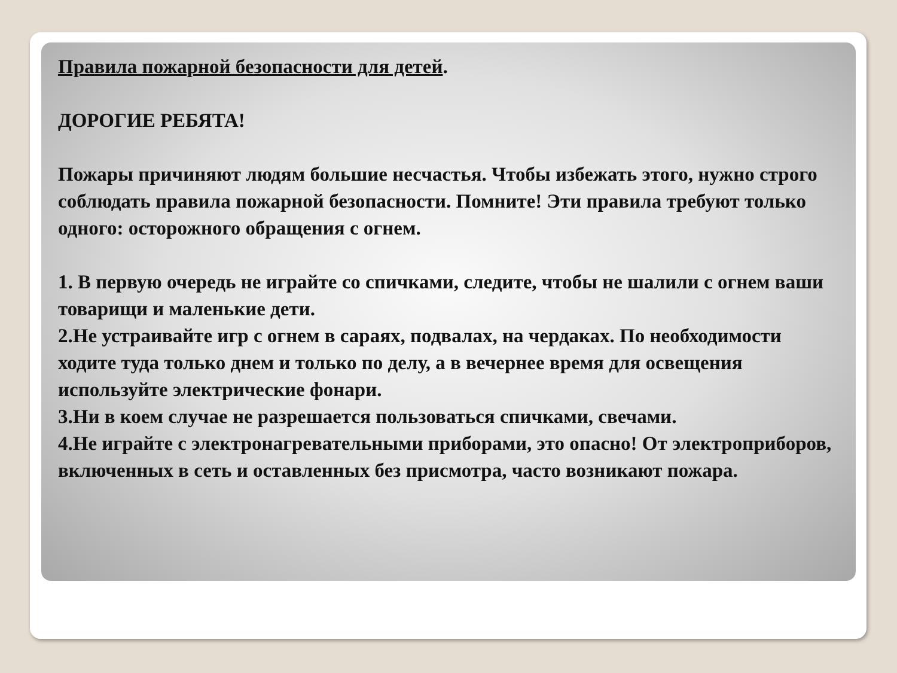Правила пожарной безопасности для детей.
ДОРОГИЕ РЕБЯТА!
Пожары причиняют людям большие несчастья. Чтобы избежать этого, нужно строго соблюдать правила пожарной безопасности. Помните! Эти правила требуют только одного: осторожного обращения с огнем.
1. В первую очередь не играйте со спичками, следите, чтобы не шалили с огнем ваши товарищи и маленькие дети.
2.Не устраивайте игр с огнем в сараях, подвалах, на чердаках. По необходимости ходите туда только днем и только по делу, а в вечернее время для освещения используйте электрические фонари.
3.Ни в коем случае не разрешается пользоваться спичками, свечами.
4.Не играйте с электронагревательными приборами, это опасно! От электроприборов, включенных в сеть и оставленных без присмотра, часто возникают пожара.